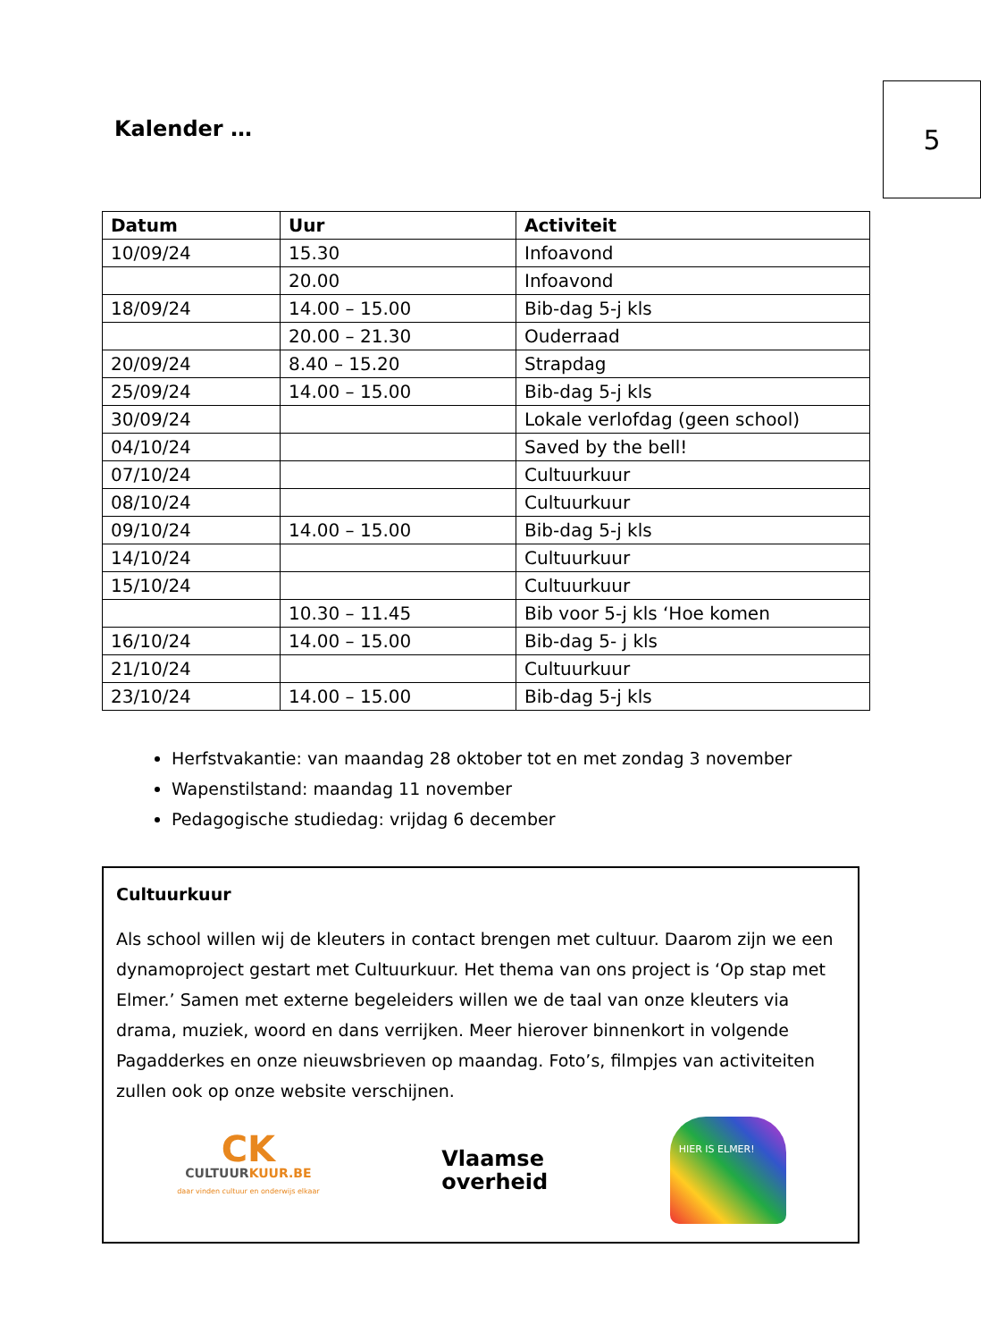Kalender …
5
| Datum | Uur | Activiteit |
| --- | --- | --- |
| 10/09/24 | 15.30 | Infoavond |
| | 20.00 | Infoavond |
| 18/09/24 | 14.00 – 15.00 | Bib-dag 5-j kls |
| | 20.00 – 21.30 | Ouderraad |
| 20/09/24 | 8.40 – 15.20 | Strapdag |
| 25/09/24 | 14.00 – 15.00 | Bib-dag 5-j kls |
| 30/09/24 | | Lokale verlofdag (geen school) |
| 04/10/24 | | Saved by the bell! |
| 07/10/24 | | Cultuurkuur |
| 08/10/24 | | Cultuurkuur |
| 09/10/24 | 14.00 – 15.00 | Bib-dag 5-j kls |
| 14/10/24 | | Cultuurkuur |
| 15/10/24 | | Cultuurkuur |
| | 10.30 – 11.45 | Bib voor 5-j kls ‘Hoe komen |
| 16/10/24 | 14.00 – 15.00 | Bib-dag 5- j kls |
| 21/10/24 | | Cultuurkuur |
| 23/10/24 | 14.00 – 15.00 | Bib-dag 5-j kls |
Herfstvakantie: van maandag 28 oktober tot en met zondag 3 november
Wapenstilstand: maandag 11 november
Pedagogische studiedag: vrijdag 6 december
Cultuurkuur
Als school willen wij de kleuters in contact brengen met cultuur. Daarom zijn we een dynamoproject gestart met Cultuurkuur. Het thema van ons project is ‘Op stap met Elmer.’ Samen met externe begeleiders willen we de taal van onze kleuters via drama, muziek, woord en dans verrijken. Meer hierover binnenkort in volgende Pagadderkes en onze nieuwsbrieven op maandag. Foto’s, filmpjes van activiteiten zullen ook op onze website verschijnen.
CK
CULTUURKUUR.BE
daar vinden cultuur en onderwijs elkaar
Vlaamse
overheid
HIER IS ELMER!